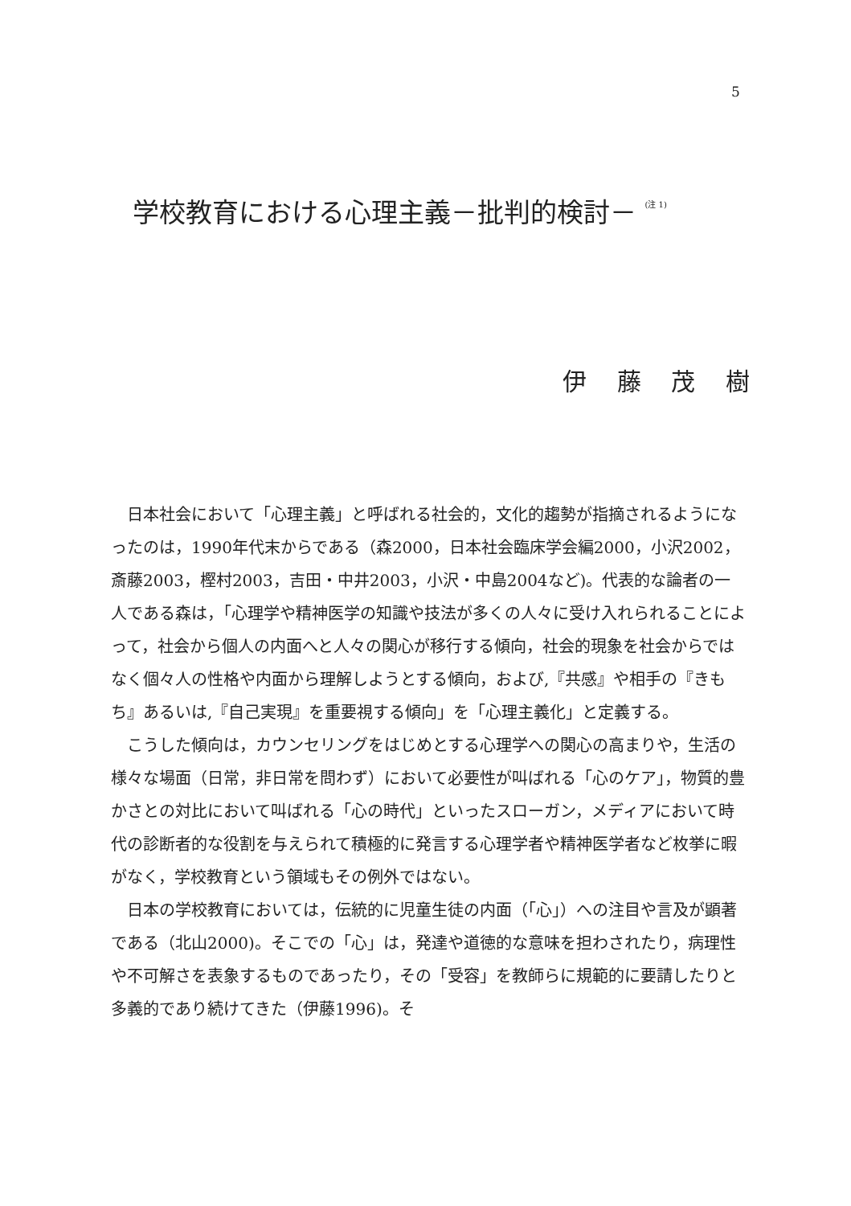5
学校教育における心理主義－批判的検討－ <sup>(注 1)</sup>
伊 藤 茂 樹
日本社会において「心理主義」と呼ばれる社会的，文化的趨勢が指摘されるようになったのは，1990年代末からである（森2000，日本社会臨床学会編2000，小沢2002，斎藤2003，樫村2003，吉田・中井2003，小沢・中島2004など)。代表的な論者の一人である森は，「心理学や精神医学の知識や技法が多くの人々に受け入れられることによって，社会から個人の内面へと人々の関心が移行する傾向，社会的現象を社会からではなく個々人の性格や内面から理解しようとする傾向，および,『共感』や相手の『きもち』あるいは,『自己実現』を重要視する傾向」を「心理主義化」と定義する。
こうした傾向は，カウンセリングをはじめとする心理学への関心の高まりや，生活の様々な場面（日常，非日常を問わず）において必要性が叫ばれる「心のケア」，物質的豊かさとの対比において叫ばれる「心の時代」といったスローガン，メディアにおいて時代の診断者的な役割を与えられて積極的に発言する心理学者や精神医学者など枚挙に暇がなく，学校教育という領域もその例外ではない。
日本の学校教育においては，伝統的に児童生徒の内面（「心」）への注目や言及が顕著である（北山2000)。そこでの「心」は，発達や道徳的な意味を担わされたり，病理性や不可解さを表象するものであったり，その「受容」を教師らに規範的に要請したりと多義的であり続けてきた（伊藤1996)。そ